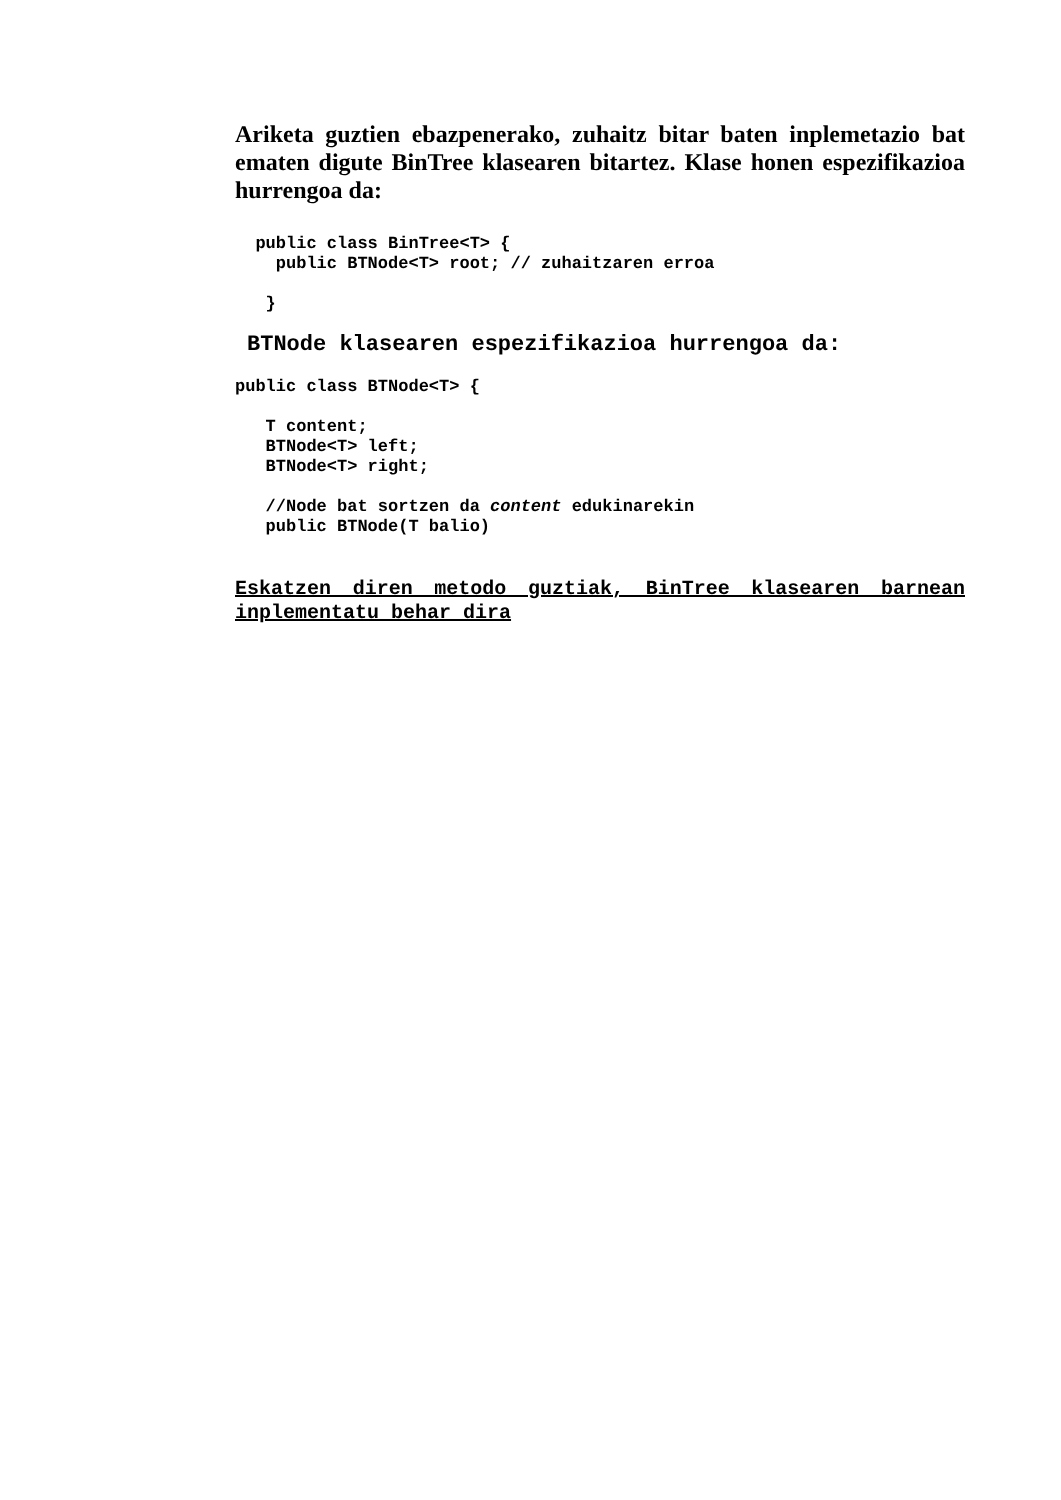Ariketa guztien ebazpenerako, zuhaitz bitar baten inplemetazio bat ematen digute BinTree klasearen bitartez. Klase honen espezifikazioa hurrengoa da:
  public class BinTree<T> {
    public BTNode<T> root; // zuhaitzaren erroa

   }
BTNode klasearen espezifikazioa hurrengoa da:
public class BTNode<T> {

   T content;
   BTNode<T> left;
   BTNode<T> right;

   //Node bat sortzen da content edukinarekin
   public BTNode(T balio)
Eskatzen diren metodo guztiak, BinTree klasearen barnean inplementatu behar dira